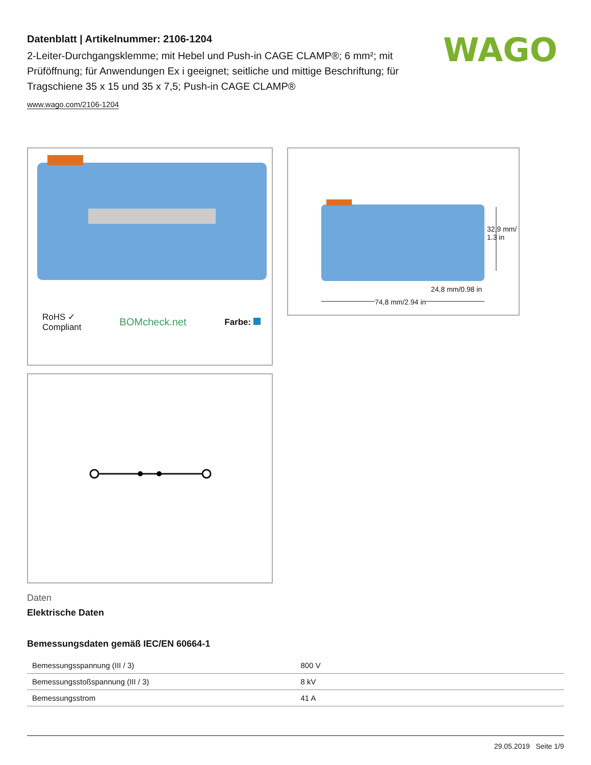WAGO
Datenblatt | Artikelnummer: 2106-1204
2-Leiter-Durchgangsklemme; mit Hebel und Push-in CAGE CLAMP®; 6 mm²; mit Prüföffnung; für Anwendungen Ex i geeignet; seitliche und mittige Beschriftung; für Tragschiene 35 x 15 und 35 x 7,5; Push-in CAGE CLAMP®
www.wago.com/2106-1204
RoHS ✓
Compliant BOMcheck.net Farbe:
24,8 mm/0.98 in
74,8 mm/2.94 in
32,9 mm/ 1.3 in
Daten
Elektrische Daten
Bemessungsdaten gemäß IEC/EN 60664-1
| Bemessungsspannung (III / 3) | 800 V |
| Bemessungsstoßspannung (III / 3) | 8 kV |
| Bemessungsstrom | 41 A |
29.05.2019 Seite 1/9